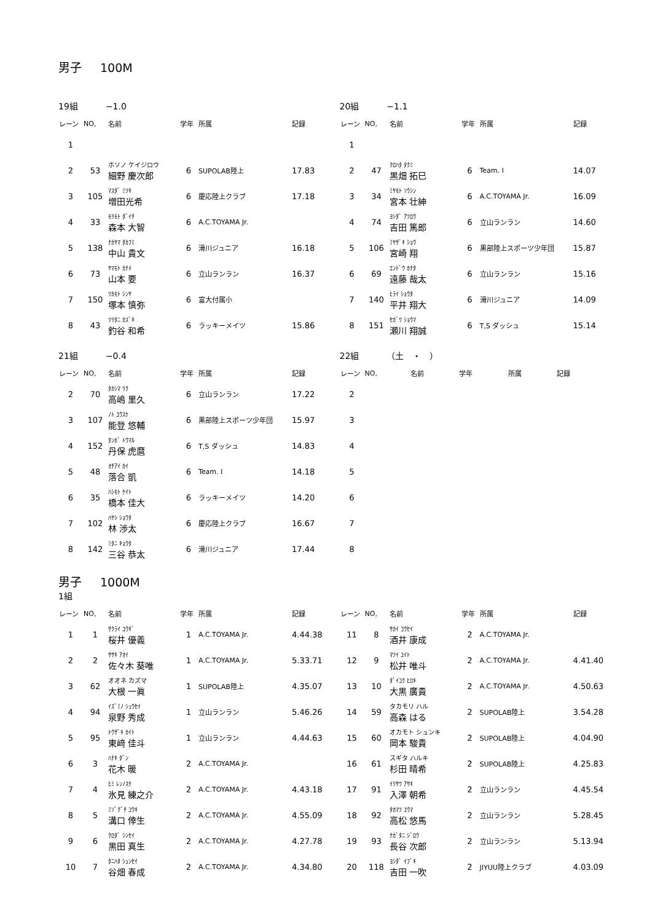男子 100M
19組 −1.0
| レーン | NO, | 名前 | 学年 | 所属 | 記録 |
| --- | --- | --- | --- | --- | --- |
| 1 | | | | | |
| 2 | 53 | ホソノ ケイジロウ 細野 慶次郎 | 6 | SUPOLAB陸上 | 17.83 |
| 3 | 105 | ﾏｽﾀﾞ ﾐﾂｷ 増田光希 | 6 | 慶応陸上クラブ | 17.18 |
| 4 | 33 | ﾓﾘﾓﾄ ﾀﾞｲﾁ 森本 大智 | 6 | A.C.TOYAMA Jr. | |
| 5 | 138 | ﾅｶﾔﾏ ﾀｶﾌﾐ 中山 貴文 | 6 | 滑川ジュニア | 16.18 |
| 6 | 73 | ﾔﾏﾓﾄ ｶﾅﾒ 山本 要 | 6 | 立山ランラン | 16.37 |
| 7 | 150 | ﾂｶﾓﾄ ｼﾝﾔ 塚本 慎弥 | 6 | 富大付属小 | |
| 8 | 43 | ﾂﾘﾀﾆ ｶｽﾞｷ 釣谷 和希 | 6 | ラッキーメイツ | 15.86 |
20組 −1.1
| レーン | NO, | 名前 | 学年 | 所属 | 記録 |
| --- | --- | --- | --- | --- | --- |
| 1 | | | | | |
| 2 | 47 | ｸﾛﾊﾀ ﾀｸﾐ 黒畑 拓巳 | 6 | Team. I | 14.07 |
| 3 | 34 | ﾐﾔﾓﾄ ｿｳｼﾝ 宮本 壮紳 | 6 | A.C.TOYAMA Jr. | 16.09 |
| 4 | 74 | ﾖｼﾀﾞ ｱﾂﾛｳ 吉田 篤郎 | 6 | 立山ランラン | 14.60 |
| 5 | 106 | ﾐﾔｻﾞｷ ｼｮｳ 宮崎 翔 | 6 | 黒部陸上スポーツ少年団 | 15.87 |
| 6 | 69 | ｴﾝﾄﾞｳ ｶﾅﾀ 遠藤 哉太 | 6 | 立山ランラン | 15.16 |
| 7 | 140 | ﾋﾗｲ ｼｮｳﾀ 平井 翔大 | 6 | 滑川ジュニア | 14.09 |
| 8 | 151 | ｾｶﾞﾜ ｼｮｳﾏ 瀬川 翔誠 | 6 | T,S ダッシュ | 15.14 |
21組 −0.4
| レーン | NO, | 名前 | 学年 | 所属 | 記録 |
| --- | --- | --- | --- | --- | --- |
| 2 | 70 | ﾀｶｼﾏ ﾘｸ 高嶋 里久 | 6 | 立山ランラン | 17.22 |
| 3 | 107 | ﾉﾄ ﾕｳｽｹ 能登 悠輔 | 6 | 黒部陸上スポーツ少年団 | 15.97 |
| 4 | 152 | ﾀﾝﾎﾞ ﾄｳﾏﾙ 丹保 虎麿 | 6 | T,S ダッシュ | 14.83 |
| 5 | 48 | ｵﾁｱｲ ｶｲ 落合 凱 | 6 | Team. I | 14.18 |
| 6 | 35 | ﾊｼﾓﾄ ｹｲﾄ 橋本 佳大 | 6 | ラッキーメイツ | 14.20 |
| 7 | 102 | ﾊﾔｼ ｼｮｳﾀ 林 渉太 | 6 | 慶応陸上クラブ | 16.67 |
| 8 | 142 | ﾐﾀﾆ ｷｮｳﾀ 三谷 恭太 | 6 | 滑川ジュニア | 17.44 |
22組 （土　・　）
| レーン | NO, | 名前 | 学年 | 所属 | 記録 |
| --- | --- | --- | --- | --- | --- |
| 2 | | | | | |
| 3 | | | | | |
| 4 | | | | | |
| 5 | | | | | |
| 6 | | | | | |
| 7 | | | | | |
| 8 | | | | | |
男子 1000M
1組
| レーン | NO, | 名前 | 学年 | 所属 | 記録 |
| --- | --- | --- | --- | --- | --- |
| 1 | 1 | ｻｸﾗｲ ﾕｳｷﾞ 桜井 優義 | 1 | A.C.TOYAMA Jr. | 4.44.38 |
| 2 | 2 | ｻｻｷ ｱｵｲ 佐々木 葵唯 | 1 | A.C.TOYAMA Jr. | 5.33.71 |
| 3 | 62 | オオネ カズマ 大根 一眞 | 1 | SUPOLAB陸上 | 4.35.07 |
| 4 | 94 | ｲｽﾞﾐﾉ ｼｭｳｾｲ 泉野 秀成 | 1 | 立山ランラン | 5.46.26 |
| 5 | 95 | ﾄｳｻﾞｷ ｶｲﾄ 東﨑 佳斗 | 1 | 立山ランラン | 4.44.63 |
| 6 | 3 | ﾊﾅｷ ﾀﾞﾝ 花木 暖 | 2 | A.C.TOYAMA Jr. | |
| 7 | 4 | ﾋﾐ ﾚﾝﾉｽｹ 氷見 練之介 | 2 | A.C.TOYAMA Jr. | 4.43.18 |
| 8 | 5 | ﾐｿﾞｸﾞﾁ ｺｳｷ 溝口 倖生 | 2 | A.C.TOYAMA Jr. | 4.55.09 |
| 9 | 6 | ｸﾛﾀﾞ ｼﾝｾｲ 黒田 真生 | 2 | A.C.TOYAMA Jr. | 4.27.78 |
| 10 | 7 | ﾀﾆﾊﾀ ｼｭﾝｾｲ 谷畑 春成 | 2 | A.C.TOYAMA Jr. | 4.34.80 |
| レーン | NO, | 名前 | 学年 | 所属 | 記録 |
| --- | --- | --- | --- | --- | --- |
| 11 | 8 | ｻｶｲ ｺｳｾｲ 酒井 康成 | 2 | A.C.TOYAMA Jr. | |
| 12 | 9 | ﾏﾂｲ ﾕｲﾄ 松井 唯斗 | 2 | A.C.TOYAMA Jr. | 4.41.40 |
| 13 | 10 | ﾀﾞｲｺｸ ﾋﾛｷ 大黒 廣貴 | 2 | A.C.TOYAMA Jr. | 4.50.63 |
| 14 | 59 | タカモリ ハル 高森 はる | 2 | SUPOLAB陸上 | 3.54.28 |
| 15 | 60 | オカモト シュンキ 岡本 駿貴 | 2 | SUPOLAB陸上 | 4.04.90 |
| 16 | 61 | スギタ ハルキ 杉田 晴希 | 2 | SUPOLAB陸上 | 4.25.83 |
| 17 | 91 | ｲﾘｻﾜ ｱｻｷ 入澤 朝希 | 2 | 立山ランラン | 4.45.54 |
| 18 | 92 | ﾀｶﾏﾂ ﾕｳﾏ 高松 悠馬 | 2 | 立山ランラン | 5.28.45 |
| 19 | 93 | ﾅｶﾞﾀﾆ ｼﾞﾛｳ 長谷 次郎 | 2 | 立山ランラン | 5.13.94 |
| 20 | 118 | ﾖｼﾀﾞ ｲﾌﾞｷ 吉田 一吹 | 2 | JIYUU陸上クラブ | 4.03.09 |